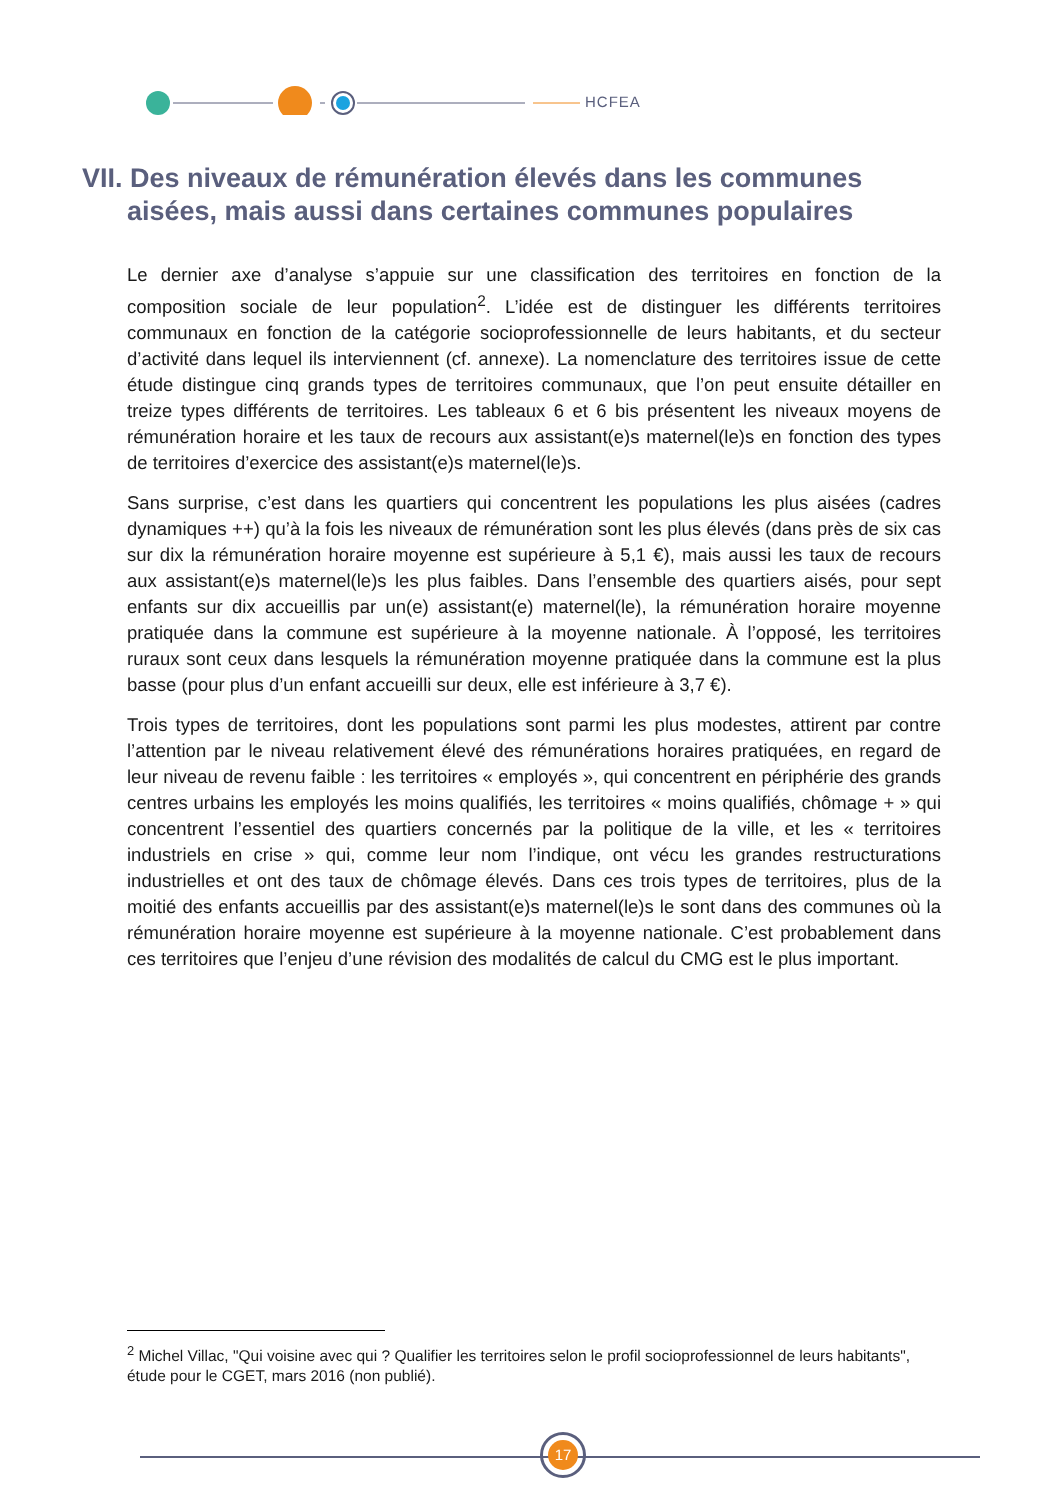HCFEA
VII. Des niveaux de rémunération élevés dans les communes
aisées, mais aussi dans certaines communes populaires
Le dernier axe d’analyse s’appuie sur une classification des territoires en fonction de la composition sociale de leur population<sup>2</sup>. L’idée est de distinguer les différents territoires communaux en fonction de la catégorie socioprofessionnelle de leurs habitants, et du secteur d’activité dans lequel ils interviennent (cf. annexe). La nomenclature des territoires issue de cette étude distingue cinq grands types de territoires communaux, que l’on peut ensuite détailler en treize types différents de territoires. Les tableaux 6 et 6 bis présentent les niveaux moyens de rémunération horaire et les taux de recours aux assistant(e)s maternel(le)s en fonction des types de territoires d’exercice des assistant(e)s maternel(le)s.
Sans surprise, c’est dans les quartiers qui concentrent les populations les plus aisées (cadres dynamiques ++) qu’à la fois les niveaux de rémunération sont les plus élevés (dans près de six cas sur dix la rémunération horaire moyenne est supérieure à 5,1 €), mais aussi les taux de recours aux assistant(e)s maternel(le)s les plus faibles. Dans l’ensemble des quartiers aisés, pour sept enfants sur dix accueillis par un(e) assistant(e) maternel(le), la rémunération horaire moyenne pratiquée dans la commune est supérieure à la moyenne nationale. À l’opposé, les territoires ruraux sont ceux dans lesquels la rémunération moyenne pratiquée dans la commune est la plus basse (pour plus d’un enfant accueilli sur deux, elle est inférieure à 3,7 €).
Trois types de territoires, dont les populations sont parmi les plus modestes, attirent par contre l’attention par le niveau relativement élevé des rémunérations horaires pratiquées, en regard de leur niveau de revenu faible : les territoires « employés », qui concentrent en périphérie des grands centres urbains les employés les moins qualifiés, les territoires « moins qualifiés, chômage + » qui concentrent l’essentiel des quartiers concernés par la politique de la ville, et les « territoires industriels en crise » qui, comme leur nom l’indique, ont vécu les grandes restructurations industrielles et ont des taux de chômage élevés. Dans ces trois types de territoires, plus de la moitié des enfants accueillis par des assistant(e)s maternel(le)s le sont dans des communes où la rémunération horaire moyenne est supérieure à la moyenne nationale. C’est probablement dans ces territoires que l’enjeu d’une révision des modalités de calcul du CMG est le plus important.
<sup>2</sup> Michel Villac, "Qui voisine avec qui ? Qualifier les territoires selon le profil socioprofessionnel de leurs habitants", étude pour le CGET, mars 2016 (non publié).
17